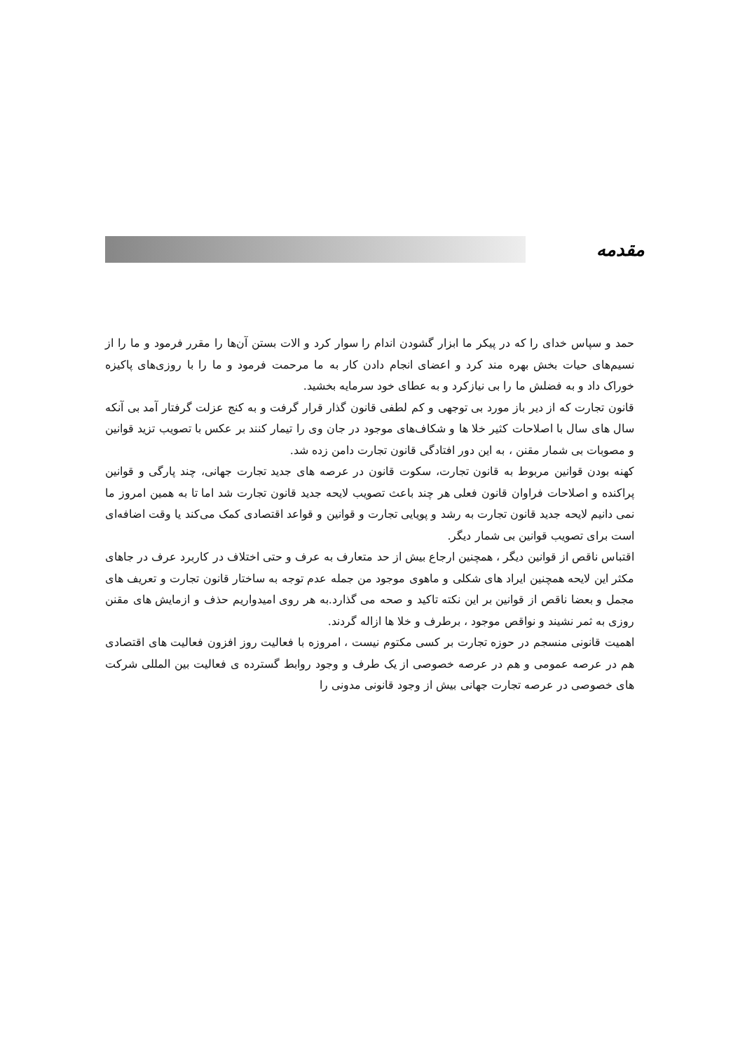مقدمه
حمد و سپاس خدای را که در پیکر ما ابزار گشودن اندام را سوار کرد و الات بستن آن‌ها را مقرر فرمود و ما را از نسیم‌های حیات بخش بهره مند کرد و اعضای انجام دادن کار به ما مرحمت فرمود و ما را با روزی‌های پاکیزه خوراک داد و به فضلش ما را بی نیازکرد و به عطای خود سرمایه بخشید.
قانون تجارت که از دیر باز مورد بی توجهی و کم لطفی قانون گذار قرار گرفت و به کنج عزلت گرفتار آمد بی آنکه سال های سال با اصلاحات کثیر خلا ها و شکاف‌های موجود در جان وی را تیمار کنند بر عکس با تصویب تزید قوانین و مصوبات بی شمار مقنن ، به این دور افتادگی قانون تجارت دامن زده شد.
کهنه بودن قوانین مربوط به قانون تجارت، سکوت قانون در عرصه های جدید تجارت جهانی، چند پارگی و قوانین پراکنده و اصلاحات فراوان قانون فعلی هر چند باعث تصویب لایحه جدید قانون تجارت شد اما تا به همین امروز ما نمی دانیم لایحه جدید قانون تجارت به رشد و پویایی تجارت و قوانین و قواعد اقتصادی کمک می‌کند یا وقت اضافه‌ای است برای تصویب قوانین بی شمار دیگر.
اقتباس ناقص از قوانین دیگر ، همچنین ارجاع بیش از حد متعارف به عرف و حتی اختلاف در کاربرد عرف در جاهای مکثر این لایحه همچنین ایراد های شکلی و ماهوی موجود من جمله عدم توجه به ساختار قانون تجارت و تعریف های مجمل و بعضا ناقص از قوانین بر این نکته تاکید و صحه می گذارد.به هر روی امیدواریم حذف و ازمایش های مقنن روزی به ثمر نشیند و نواقص موجود ، برطرف و خلا ها ازاله گردند.
اهمیت قانونی منسجم در حوزه تجارت بر کسی مکتوم نیست ، امروزه با فعالیت روز افزون فعالیت های اقتصادی هم در عرصه عمومی و هم در عرصه خصوصی از یک طرف و وجود روابط گسترده ی فعالیت بین المللی شرکت های خصوصی در عرصه تجارت جهانی بیش از وجود قانونی مدونی را